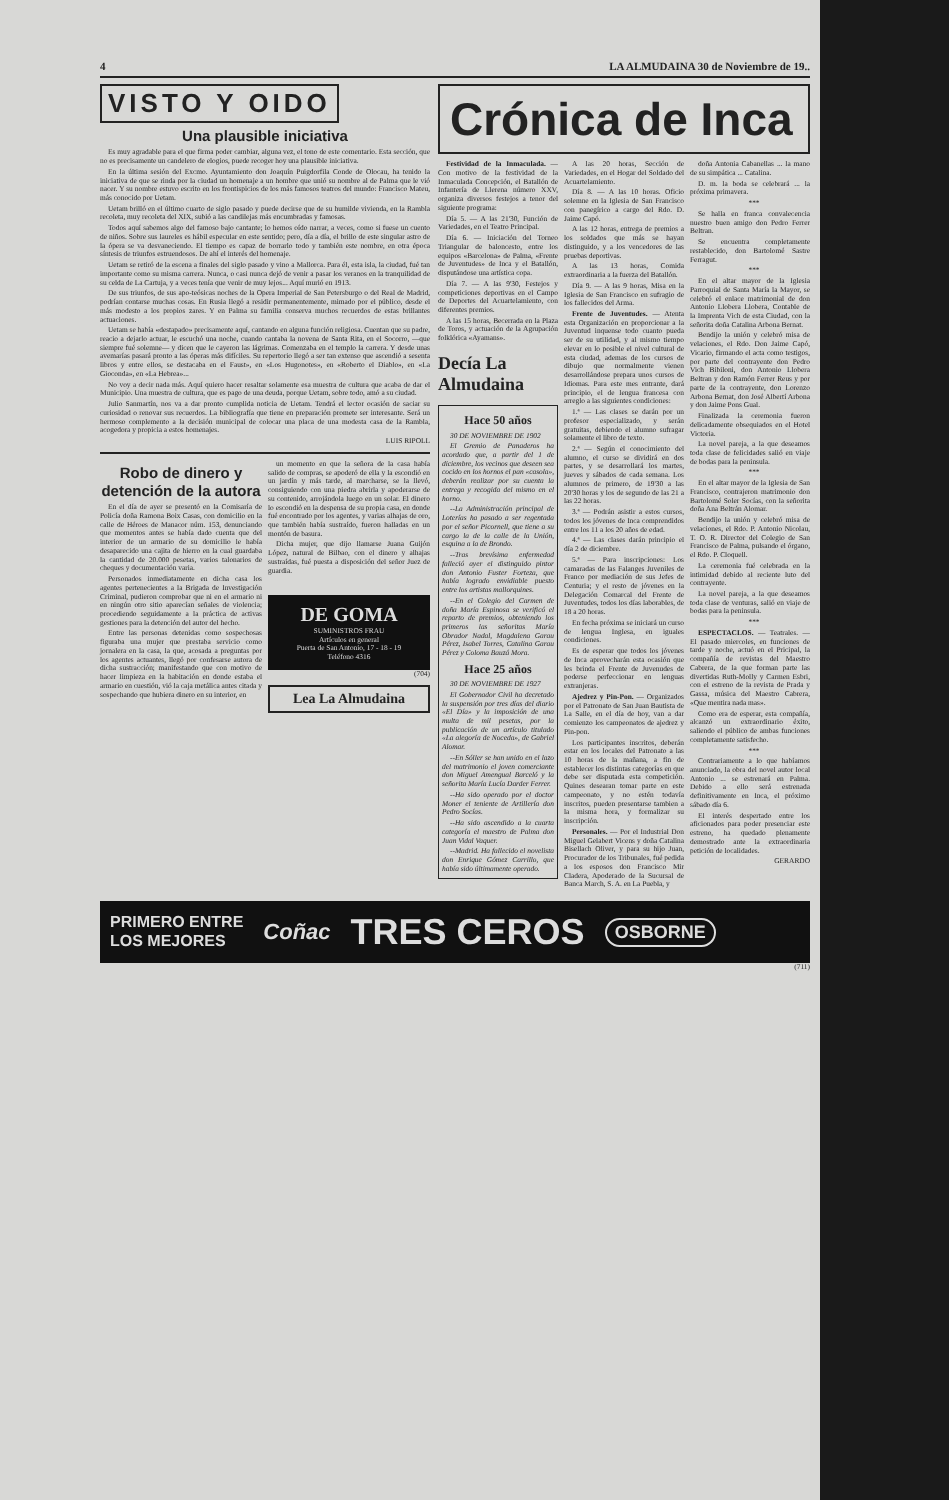4 LA ALMUDAINA 30 de Noviembre de 19..
VISTO Y OIDO
Una plausible iniciativa
Es muy agradable para el que firma poder cambiar, alguna vez, el tono de este comentario. Esta sección, que no es precisamente un candelero de elogios, puede recoger hoy una plausible iniciativa.
En la última sesión del Excmo. Ayuntamiento don Joaquín Puigdorfila Conde de Olocau, ha tenido la iniciativa de que se rinda por la ciudad un homenaje a un hombre que unió su nombre al de Palma que le vió nacer. Y su nombre estuvo escrito en los frontispicios de los más famosos teatros del mundo: Francisco Mateu, más conocido por Uetam.
Uetam brilló en el último cuarto de siglo pasado y puede decirse que de su humilde vivienda, en la Rambla recoleta, muy recoleta del XIX, subió a las candilejas más encumbradas y famosas.
Todos aquí sabemos algo del famoso bajo cantante; lo hemos oído narrar, a veces, como si fuese un cuento de niños. Sobre sus laureles es hábil especular en este sentido; pero, día a día, el brillo de este singular astro de la ópera se va desvaneciendo. El tiempo es capaz de borrarlo todo y también este nombre, en otra época síntesis de triunfos estruendosos. De ahí el interés del homenaje.
Uetam se retiró de la escena a finales del siglo pasado y vino a Mallorca. Para él, esta isla, la ciudad, fué tan importante como su misma carrera. Nunca, o casi nunca dejó de venir a pasar los veranos en la tranquilidad de su celda de La Cartuja, y a veces tenía que venir de muy lejos... Aquí murió en 1913.
De sus triunfos, de sus apo-teósicas noches de la Opera Imperial de San Petersburgo o del Real de Madrid, podrían contarse muchas cosas. En Rusia llegó a residir permanentemente, mimado por el público, desde el más modesto a los propios zares. Y en Palma su familia conserva muchos recuerdos de estas brillantes actuaciones.
Uetam se había «destapado» precisamente aquí, cantando en alguna función religiosa. Cuentan que su padre, reacio a dejarlo actuar, le escuchó una noche, cuando cantaba la novena de Santa Rita, en el Socorro, —que siempre fué solemne— y dicen que le cayeron las lágrimas. Comenzaba en el templo la carrera. Y desde unas avemarías pasará pronto a las óperas más difíciles. Su repertorio llegó a ser tan extenso que ascendió a sesenta libros y entre ellos, se destacaba en el Faust», en «Los Hugonotes», en «Roberto el Diablo», en «La Gioconda», en «La Hebrea»...
No voy a decir nada más. Aquí quiero hacer resaltar solamente esa muestra de cultura que acaba de dar el Municipio. Una muestra de cultura, que es pago de una deuda, porque Uetam, sobre todo, amó a su ciudad.
Julio Sanmartín, nos va a dar pronto cumplida noticia de Uetam. Tendrá el lector ocasión de saciar su curiosidad o renovar sus recuerdos. La bibliografía que tiene en preparación promete ser interesante. Será un hermoso complemento a la decisión municipal de colocar una placa de una modesta casa de la Rambla, acogedora y propicia a estos homenajes.
LUIS RIPOLL
Robo de dinero y detención de la autora
En el día de ayer se presentó en la Comisaría de Policía doña Ramona Boix Casas, con domicilio en la calle de Héroes de Manacor núm. 153, denunciando que momentos antes se había dado cuenta que del interior de un armario de su domicilio le había desaparecido una cajita de hierro en la cual guardaba la cantidad de 20.000 pesetas, varios talonarios de cheques y documentación varia.
Personados inmediatamente en dicha casa los agentes pertenecientes a la Brigada de Investigación Criminal, pudieron comprobar que ni en el armario ni en ningún otro sitio aparecían señales de violencia; procediendo seguidamente a la práctica de activas gestiones para la detención del autor del hecho.
Entre las personas detenidas como sospechosas figuraba una mujer que prestaba servicio como jornalera en la casa, la que, acosada a preguntas por los agentes actuantes, llegó por confesarse autora de dicha sustracción; manifestando que con motivo de hacer limpieza en la habitación en donde estaba el armario en cuestión, vió la caja metálica antes citada y sospechando que hubiera dinero en su interior, en
un momento en que la señora de la casa había salido de compras, se apoderó de ella y la escondió en un jardín y más tarde, al marcharse, se la llevó, consiguiendo con una piedra abrirla y apoderarse de su contenido, arrojándola luego en un solar. El dinero lo escondió en la despensa de su propia casa, en donde fué encontrado por los agentes, y varias alhajas de oro, que también había sustraído, fueron halladas en un montón de basura.
Dicha mujer, que dijo llamarse Juana Guijón López, natural de Bilbao, con el dinero y alhajas sustraídas, fué puesta a disposición del señor Juez de guardia.
DE GOMA
SUMINISTROS FRAU
Artículos en general
Puerta de San Antonio, 17 - 18 - 19
Teléfono 4316
(704)
Lea La Almudaina
Crónica de Inca
Festividad de la Inmaculada. — Con motivo de la festividad de la Inmaculada Concepción, el Batallón de Infantería de Llerena número XXV, organiza diversos festejos a tenor del siguiente programa:
Día 5. — A las 21'30, Función de Variedades, en el Teatro Principal.
Día 6. — Iniciación del Torneo Triangular de baloncesto, entre los equipos «Barcelona» de Palma, «Frente de Juventudes» de Inca y el Batallón, disputándose una artística copa.
Día 7. — A las 9'30, Festejos y competiciones deportivas en el Campo de Deportes del Acuartelamiento, con diferentes premios.
A las 15 horas, Becerrada en la Plaza de Toros, y actuación de la Agrupación folklórica «Ayamans».
Decía La Almudaina
Hace 50 años
30 DE NOVIEMBRE DE 1902
El Gremio de Panaderos ha acordado que, a partir del 1 de diciembre, los vecinos que deseen sea cocido en los hornos el pan «casola», deberán realizar por su cuenta la entrega y recogida del mismo en el horno.
--La Administración principal de Loterías ha pasado a ser regentada por el señor Picornell, que tiene a su cargo la de la calle de la Unión, esquina a la de Brondo.
--Tras brevísima enfermedad falleció ayer el distinguido pintor don Antonio Fuster Forteza, que había logrado envidiable puesto entre los artistas mallorquines.
--En el Colegio del Carmen de doña María Espinosa se verificó el reparto de premios, obteniendo los primeros las señoritas María Obrador Nadal, Magdalena Garau Pérez, Isabel Torres, Catalina Garau Pérez y Coloma Bauzá Mora.
Hace 25 años
30 DE NOVIEMBRE DE 1927
El Gobernador Civil ha decretado la suspensión por tres días del diario «El Día» y la imposición de una multa de mil pesetas, por la publicación de un artículo titulado «La alegoría de Noceda», de Gabriel Alomar.
--En Sóller se han unido en el lazo del matrimonio el joven comerciante don Miguel Amengual Barceló y la señorita María Lucía Darder Ferrer.
--Ha sido operado por el doctor Moner el teniente de Artillería don Pedro Socías.
--Ha sido ascendido a la cuarta categoría el maestro de Palma don Juan Vidal Vaquer.
--Madrid. Ha fallecido el novelista don Enrique Gómez Carrillo, que había sido últimamente operado.
A las 20 horas, Sección de Variedades, en el Hogar del Soldado del Acuartelamiento.
Día 8. — A las 10 horas. Oficio solemne en la Iglesia de San Francisco con panegírico a cargo del Rdo. D. Jaime Capó.
A las 12 horas, entrega de premios a los soldados que más se hayan distinguido, y a los vencedores de las pruebas deportivas.
A las 13 horas, Comida extraordinaria a la fuerza del Batallón.
Día 9. — A las 9 horas, Misa en la Iglesia de San Francisco en sufragio de los fallecidos del Arma.
Frente de Juventudes. — Atenta esta Organización en proporcionar a la Juventud inquense todo cuanto pueda ser de su utilidad, y al mismo tiempo elevar en lo posible el nivel cultural de esta ciudad, ademas de los cursos de dibujo que normalmente vienen desarrollándose prepara unos cursos de Idiomas. Para este mes entrante, dará principio, el de lengua francesa con arreglo a las siguientes condiciones:
1.ª — Las clases se darán por un profesor especializado, y serán gratuitas, debiendo el alumno sufragar solamente el libro de texto.
2.ª — Según el conocimiento del alumno, el curso se dividirá en dos partes, y se desarrollará los martes, jueves y sábados de cada semana. Los alumnos de primero, de 19'30 a las 20'30 horas y los de segundo de las 21 a las 22 horas.
3.ª — Podrán asistir a estos cursos, todos los jóvenes de Inca comprendidos entre los 11 a los 20 años de edad.
4.ª — Las clases darán principio el día 2 de diciembre.
5.ª — Para inscripciones: Los camaradas de las Falanges Juveniles de Franco por mediación de sus Jefes de Centuria; y el resto de jóvenes en la Delegación Comarcal del Frente de Juventudes, todos los días laborables, de 18 a 20 horas.
En fecha próxima se iniciará un curso de lengua Inglesa, en iguales condiciones.
Es de esperar que todos los jóvenes de Inca aprovecharán esta ocasión que les brinda el Frente de Juvenudes de poderse perfeccionar en lenguas extranjeras.
Ajedrez y Pin-Pon. — Organizados por el Patronato de San Juan Bautista de La Salle, en el día de hoy, van a dar comienzo los campeonatos de ajedrez y Pin-pon.
Los participantes inscritos, deberán estar en los locales del Patronato a las 10 horas de la mañana, a fin de establecer los distintas categorías en que debe ser disputada esta competición. Quines desearan tomar parte en este campeonato, y no estén todavía inscritos, pueden presentarse tambien a la misma hora, y formalizar su inscripción.
Personales. — Por el Industrial Don Miguel Gelabert Vicens y doña Catalina Bisellach Oliver, y para su hijo Juan, Procurador de los Tribunales, fué pedida a los esposos don Francisco Mir Cladera, Apoderado de la Sucursal de Banca March, S. A. en La Puebla, y
doña Antonia Cabanellas ... la mano de su simpática ... Catalina.
D. m. la boda se celebrará ... la próxima primavera.
***
Se halla en franca convalecencia nuestro buen amigo don Pedro Ferrer Beltran.
Se encuentra completamente restablecido, don Bartolomé Sastre Ferragut.
***
En el altar mayor de la Iglesia Parroquial de Santa María la Mayor, se celebró el enlace matrimonial de don Antonio Llobera Llobera, Contable de la Imprenta Vich de esta Ciudad, con la señorita doña Catalina Arbona Bernat.
Bendijo la unión y celebró misa de velaciones, el Rdo. Don Jaime Capó, Vicario, firmando el acta como testigos, por parte del contrayente don Pedro Vich Bibiloni, don Antonio Llobera Beltran y don Ramón Ferrer Reus y por parte de la contrayente, don Lorenzo Arbona Bernat, don José Albertí Arbona y don Jaime Pons Gual.
Finalizada la ceremonia fueron delicadamente obsequiados en el Hotel Victoria.
La novel pareja, a la que deseamos toda clase de felicidades salió en viaje de bodas para la peninsula.
***
En el altar mayor de la Iglesia de San Francisco, contrajeron matrimonio don Bartolomé Soler Socías, con la señorita doña Ana Beltrán Alomar.
Bendijo la unión y celebró misa de velaciones, el Rdo. P. Antonio Nicolau, T. O. R. Director del Colegio de San Francisco de Palma, pulsando el órgano, el Rdo. P. Cloquell.
La ceremonia fué celebrada en la intimidad debido al reciente luto del contrayente.
La novel pareja, a la que deseamos toda clase de venturas, salió en viaje de bodas para la peninsula.
***
ESPECTACLOS. — Teatrales. — El pasado miercoles, en funciones de tarde y noche, actuó en el Pricipal, la compañía de revistas del Maestro Cabrera, de la que forman parte las divertidas Ruth-Molly y Carmen Esbri, con el estreno de la revista de Prada y Gassa, música del Maestro Cabrera, «Que mentira nada mas».
Como era de esperar, esta compañía, alcanzó un extraordinario éxito, saliendo el público de ambas funciones completamente satisfecho.
***
Contrariamente a lo que habíamos anunciado, la obra del novel autor local Antonio ... se estrenará en Palma. Debido a ello será estrenada definitivamente en Inca, el próximo sábado día 6.
El interés despertado entre los aficionados para poder presenciar este estreno, ha quedado plenamente demostrado ante la extraordinaria petición de localidades.
GERARDO
PRIMERO ENTRE
LOS MEJORES
Coñac
TRES CEROS
OSBORNE
(711)